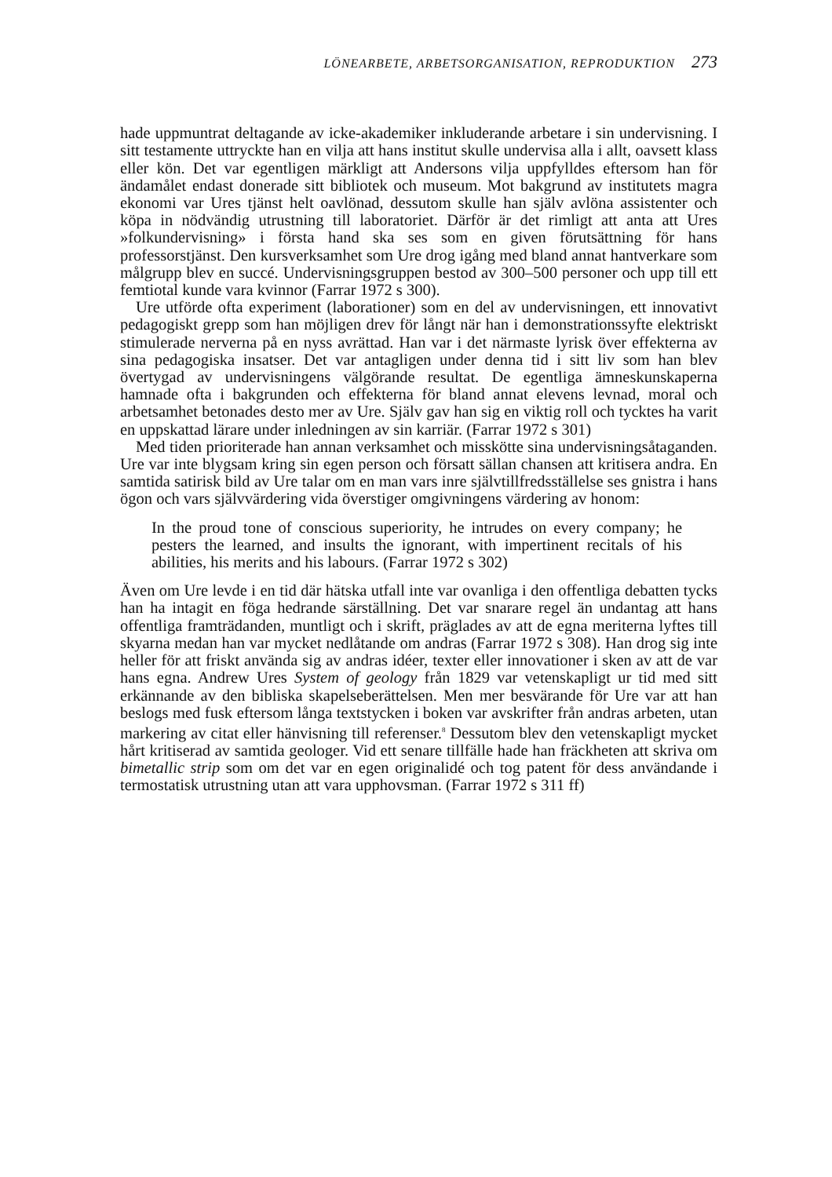LÖNEARBETE, ARBETSORGANISATION, REPRODUKTION 273
hade uppmuntrat deltagande av icke-akademiker inkluderande arbetare i sin undervisning. I sitt testamente uttryckte han en vilja att hans institut skulle undervisa alla i allt, oavsett klass eller kön. Det var egentligen märkligt att Andersons vilja uppfylldes eftersom han för ändamålet endast donerade sitt bibliotek och museum. Mot bakgrund av institutets magra ekonomi var Ures tjänst helt oavlönad, dessutom skulle han själv avlöna assistenter och köpa in nödvändig utrustning till laboratoriet. Därför är det rimligt att anta att Ures »folkundervisning» i första hand ska ses som en given förutsättning för hans professorstjänst. Den kursverksamhet som Ure drog igång med bland annat hantverkare som målgrupp blev en succé. Undervisningsgruppen bestod av 300–500 personer och upp till ett femtiotal kunde vara kvinnor (Farrar 1972 s 300).
Ure utförde ofta experiment (laborationer) som en del av undervisningen, ett innovativt pedagogiskt grepp som han möjligen drev för långt när han i demonstrationssyfte elektriskt stimulerade nerverna på en nyss avrättad. Han var i det närmaste lyrisk över effekterna av sina pedagogiska insatser. Det var antagligen under denna tid i sitt liv som han blev övertygad av undervisningens välgörande resultat. De egentliga ämneskunskaperna hamnade ofta i bakgrunden och effekterna för bland annat elevens levnad, moral och arbetsamhet betonades desto mer av Ure. Själv gav han sig en viktig roll och tycktes ha varit en uppskattad lärare under inledningen av sin karriär. (Farrar 1972 s 301)
Med tiden prioriterade han annan verksamhet och misskötte sina undervisningsåtaganden. Ure var inte blygsam kring sin egen person och försatt sällan chansen att kritisera andra. En samtida satirisk bild av Ure talar om en man vars inre självtillfredsställelse ses gnistra i hans ögon och vars självvärdering vida överstiger omgivningens värdering av honom:
In the proud tone of conscious superiority, he intrudes on every company; he pesters the learned, and insults the ignorant, with impertinent recitals of his abilities, his merits and his labours. (Farrar 1972 s 302)
Även om Ure levde i en tid där hätska utfall inte var ovanliga i den offentliga debatten tycks han ha intagit en föga hedrande särställning. Det var snarare regel än undantag att hans offentliga framträdanden, muntligt och i skrift, präglades av att de egna meriterna lyftes till skyarna medan han var mycket nedlåtande om andras (Farrar 1972 s 308). Han drog sig inte heller för att friskt använda sig av andras idéer, texter eller innovationer i sken av att de var hans egna. Andrew Ures System of geology från 1829 var vetenskapligt ur tid med sitt erkännande av den bibliska skapelseberättelsen. Men mer besvärande för Ure var att han beslogs med fusk eftersom långa textstycken i boken var avskrifter från andras arbeten, utan markering av citat eller hänvisning till referenser.<sup>8</sup> Dessutom blev den vetenskapligt mycket hårt kritiserad av samtida geologer. Vid ett senare tillfälle hade han fräckheten att skriva om bimetallic strip som om det var en egen originalidé och tog patent för dess användande i termostatisk utrustning utan att vara upphovsman. (Farrar 1972 s 311 ff)